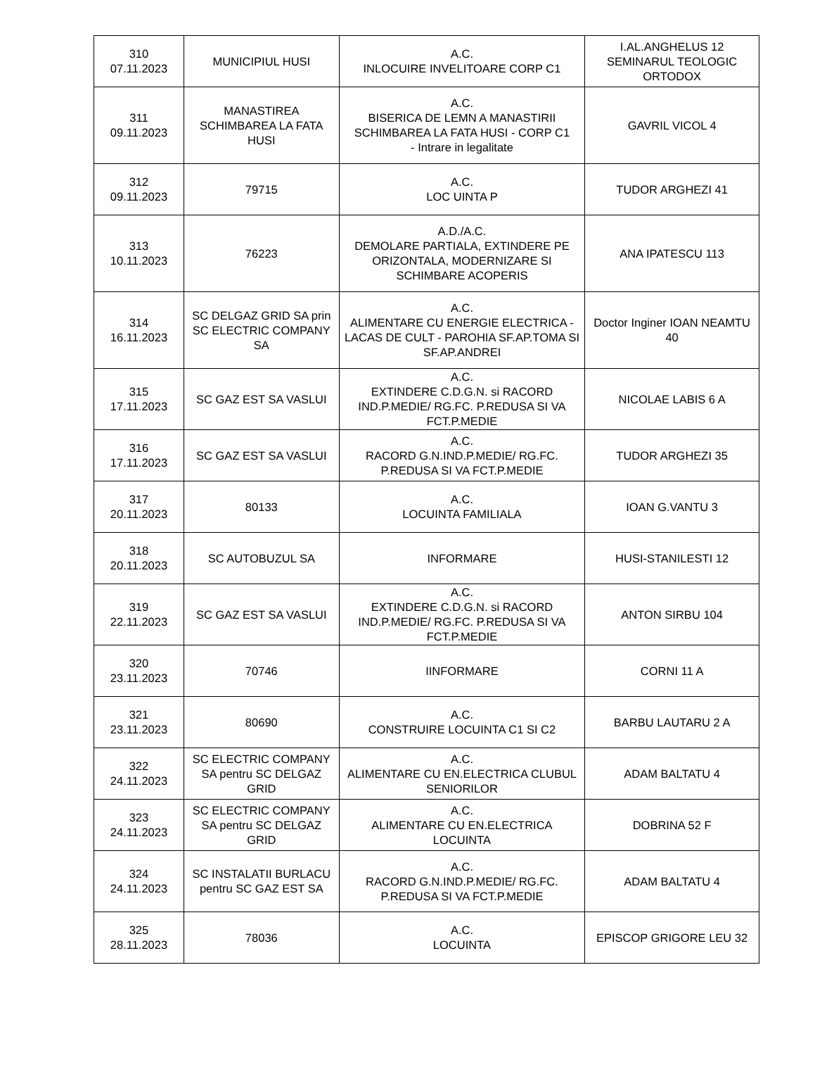| 310 07.11.2023 | MUNICIPIUL HUSI | A.C. INLOCUIRE INVELITOARE CORP C1 | I.AL.ANGHELUS 12 SEMINARUL TEOLOGIC ORTODOX |
| 311 09.11.2023 | MANASTIREA SCHIMBAREA LA FATA HUSI | A.C. BISERICA DE LEMN A MANASTIRII SCHIMBAREA LA FATA HUSI - CORP C1 - Intrare in legalitate | GAVRIL VICOL 4 |
| 312 09.11.2023 | 79715 | A.C. LOC UINTA P | TUDOR ARGHEZI 41 |
| 313 10.11.2023 | 76223 | A.D./A.C. DEMOLARE PARTIALA, EXTINDERE PE ORIZONTALA, MODERNIZARE SI SCHIMBARE ACOPERIS | ANA IPATESCU 113 |
| 314 16.11.2023 | SC DELGAZ GRID SA prin SC ELECTRIC COMPANY SA | A.C. ALIMENTARE CU ENERGIE ELECTRICA - LACAS DE CULT - PAROHIA SF.AP.TOMA SI SF.AP.ANDREI | Doctor Inginer IOAN NEAMTU 40 |
| 315 17.11.2023 | SC GAZ EST SA VASLUI | A.C. EXTINDERE C.D.G.N. si RACORD IND.P.MEDIE/ RG.FC. P.REDUSA SI VA FCT.P.MEDIE | NICOLAE LABIS 6 A |
| 316 17.11.2023 | SC GAZ EST SA VASLUI | A.C. RACORD G.N.IND.P.MEDIE/ RG.FC. P.REDUSA SI VA FCT.P.MEDIE | TUDOR ARGHEZI 35 |
| 317 20.11.2023 | 80133 | A.C. LOCUINTA FAMILIALA | IOAN G.VANTU 3 |
| 318 20.11.2023 | SC AUTOBUZUL SA | INFORMARE | HUSI-STANILESTI 12 |
| 319 22.11.2023 | SC GAZ EST SA VASLUI | A.C. EXTINDERE C.D.G.N. si RACORD IND.P.MEDIE/ RG.FC. P.REDUSA SI VA FCT.P.MEDIE | ANTON SIRBU 104 |
| 320 23.11.2023 | 70746 | IINFORMARE | CORNI 11 A |
| 321 23.11.2023 | 80690 | A.C. CONSTRUIRE LOCUINTA C1 SI C2 | BARBU LAUTARU 2 A |
| 322 24.11.2023 | SC ELECTRIC COMPANY SA pentru SC DELGAZ GRID | A.C. ALIMENTARE CU EN.ELECTRICA CLUBUL SENIORILOR | ADAM BALTATU 4 |
| 323 24.11.2023 | SC ELECTRIC COMPANY SA pentru SC DELGAZ GRID | A.C. ALIMENTARE CU EN.ELECTRICA LOCUINTA | DOBRINA 52 F |
| 324 24.11.2023 | SC INSTALATII BURLACU pentru SC GAZ EST SA | A.C. RACORD G.N.IND.P.MEDIE/ RG.FC. P.REDUSA SI VA FCT.P.MEDIE | ADAM BALTATU 4 |
| 325 28.11.2023 | 78036 | A.C. LOCUINTA | EPISCOP GRIGORE LEU 32 |